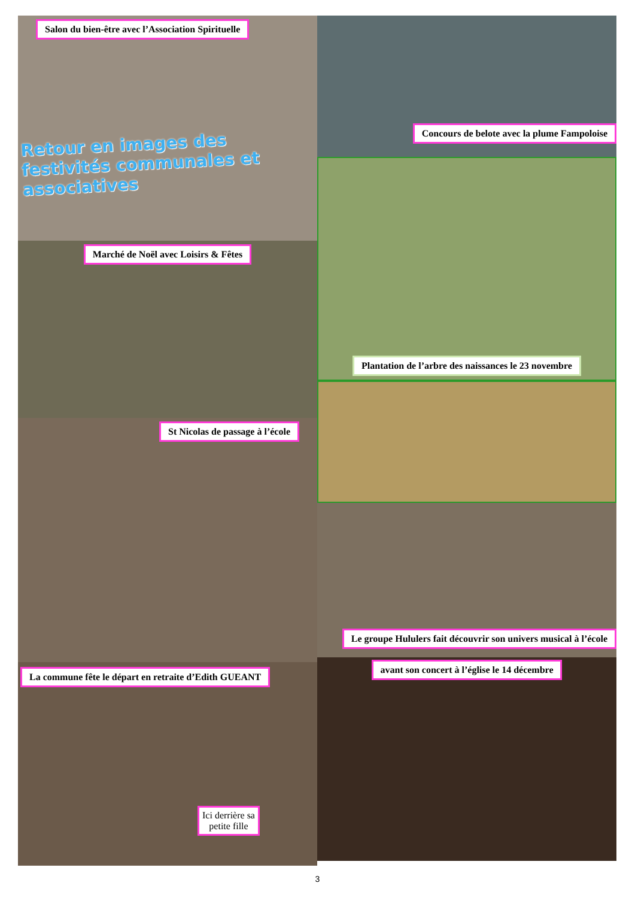Salon du bien-être avec l’Association Spirituelle
Retour en images des festivités communales et associatives
Marché de Noël avec Loisirs & Fêtes
St Nicolas de passage à l’école
La commune fête le départ en retraite d’Edith GUEANT
Ici derrière sa petite fille
Concours de belote avec la plume Fampoloise
Plantation de l’arbre des naissances le 23 novembre
Le groupe Hululers fait découvrir son univers musical à l’école
avant son concert à l’église le 14 décembre
3